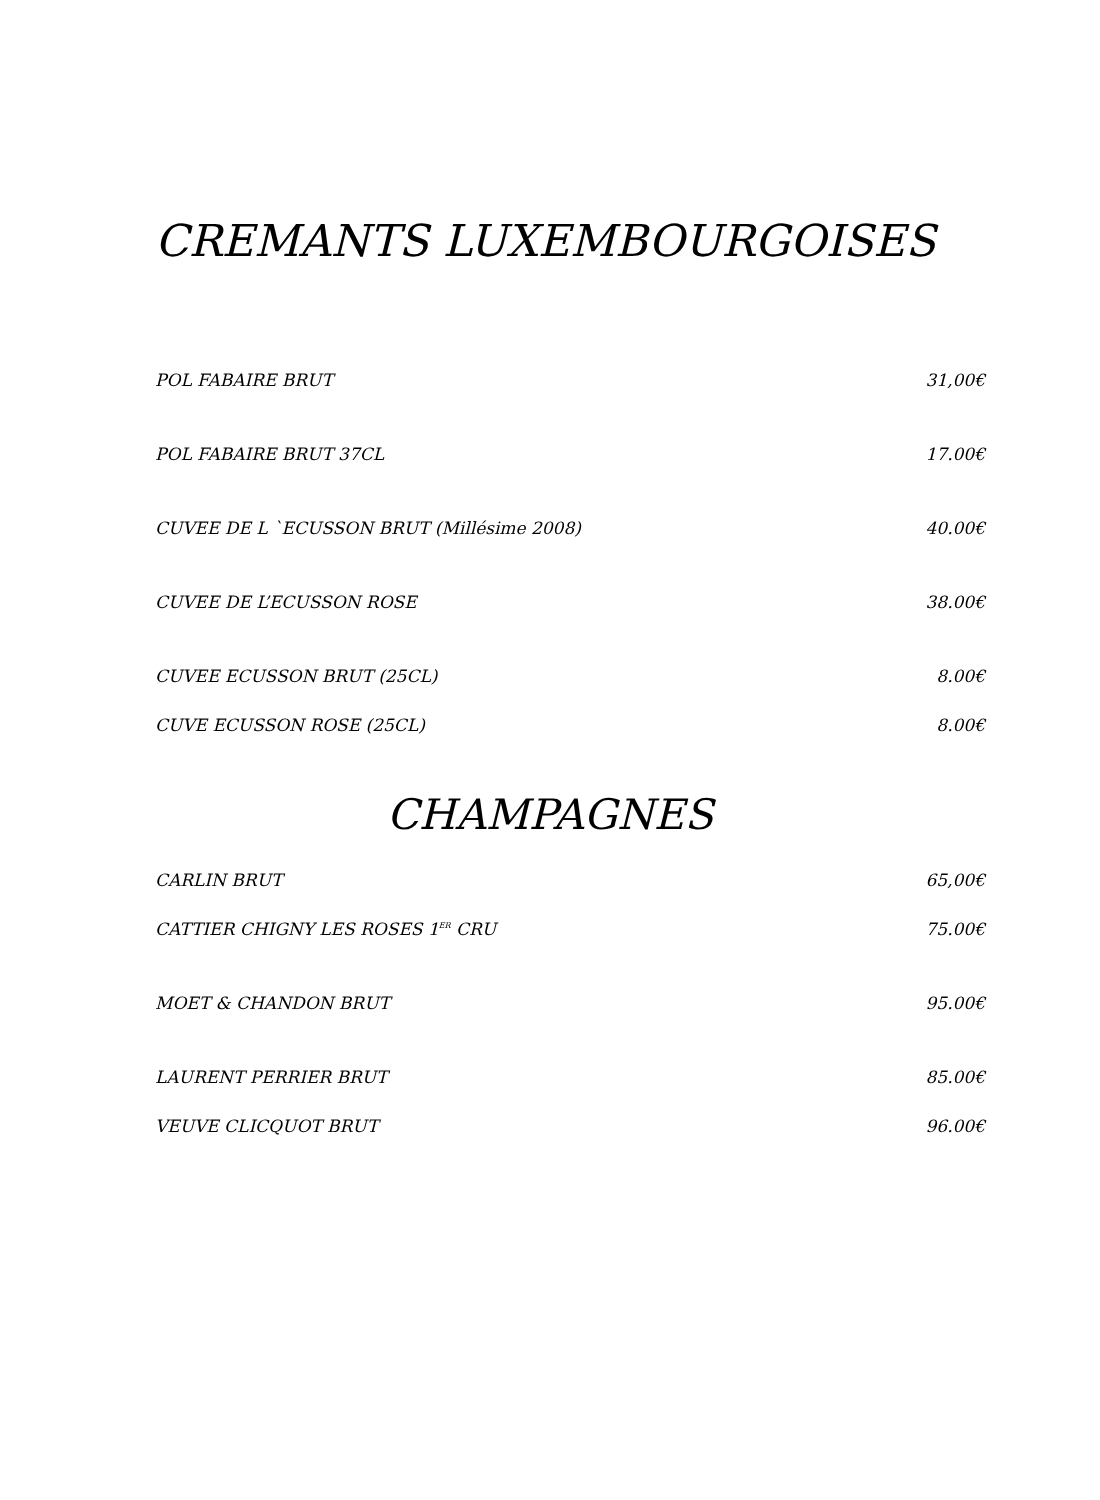CREMANTS LUXEMBOURGOISES
POL FABAIRE BRUT 31,00€
POL FABAIRE BRUT 37CL 17.00€
CUVEE DE L `ECUSSON BRUT (Millésime 2008) 40.00€
CUVEE DE L’ECUSSON ROSE 38.00€
CUVEE ECUSSON BRUT (25CL) 8.00€
CUVE ECUSSON ROSE (25CL) 8.00€
CHAMPAGNES
CARLIN BRUT 65,00€
CATTIER CHIGNY LES ROSES 1<sup>ER</sup> CRU 75.00€
MOET & CHANDON BRUT 95.00€
LAURENT PERRIER BRUT 85.00€
VEUVE CLICQUOT BRUT 96.00€